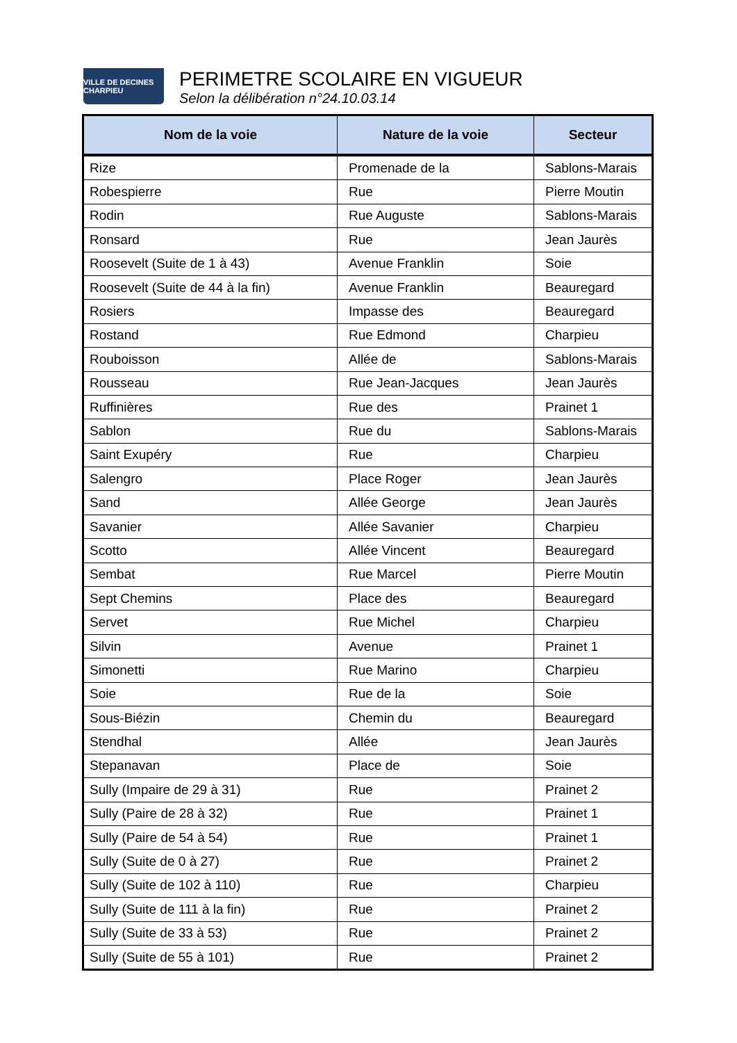VILLE DE DECINES CHARPIEU
PERIMETRE SCOLAIRE EN VIGUEUR
Selon la délibération n°24.10.03.14
| Nom de la voie | Nature de la voie | Secteur |
| --- | --- | --- |
| Rize | Promenade de la | Sablons-Marais |
| Robespierre | Rue | Pierre Moutin |
| Rodin | Rue Auguste | Sablons-Marais |
| Ronsard | Rue | Jean Jaurès |
| Roosevelt (Suite de 1 à 43) | Avenue Franklin | Soie |
| Roosevelt (Suite de 44 à la fin) | Avenue Franklin | Beauregard |
| Rosiers | Impasse des | Beauregard |
| Rostand | Rue Edmond | Charpieu |
| Rouboisson | Allée de | Sablons-Marais |
| Rousseau | Rue Jean-Jacques | Jean Jaurès |
| Ruffinières | Rue des | Prainet 1 |
| Sablon | Rue du | Sablons-Marais |
| Saint Exupéry | Rue | Charpieu |
| Salengro | Place Roger | Jean Jaurès |
| Sand | Allée George | Jean Jaurès |
| Savanier | Allée Savanier | Charpieu |
| Scotto | Allée Vincent | Beauregard |
| Sembat | Rue Marcel | Pierre Moutin |
| Sept Chemins | Place des | Beauregard |
| Servet | Rue Michel | Charpieu |
| Silvin | Avenue | Prainet 1 |
| Simonetti | Rue Marino | Charpieu |
| Soie | Rue de la | Soie |
| Sous-Biézin | Chemin du | Beauregard |
| Stendhal | Allée | Jean Jaurès |
| Stepanavan | Place de | Soie |
| Sully (Impaire de 29 à 31) | Rue | Prainet 2 |
| Sully (Paire de 28 à 32) | Rue | Prainet 1 |
| Sully (Paire de 54 à 54) | Rue | Prainet 1 |
| Sully (Suite de 0 à 27) | Rue | Prainet 2 |
| Sully (Suite de 102 à 110) | Rue | Charpieu |
| Sully (Suite de 111 à la fin) | Rue | Prainet 2 |
| Sully (Suite de 33 à 53) | Rue | Prainet 2 |
| Sully (Suite de 55 à 101) | Rue | Prainet 2 |